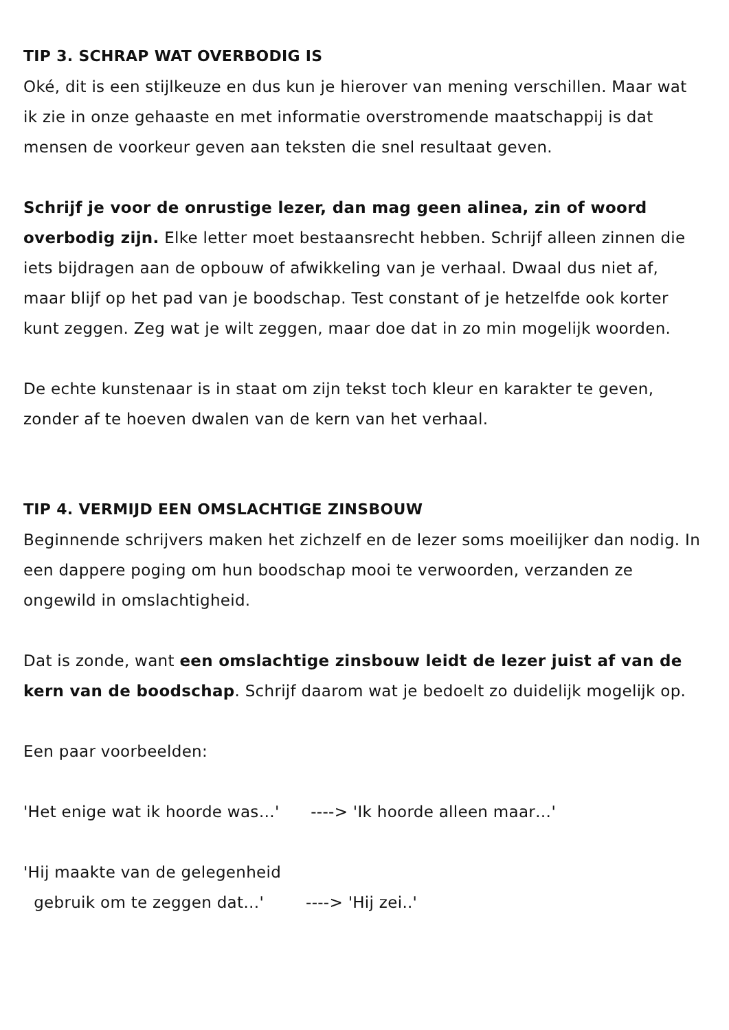TIP 3. SCHRAP WAT OVERBODIG IS
Oké, dit is een stijlkeuze en dus kun je hierover van mening verschillen. Maar wat ik zie in onze gehaaste en met informatie overstromende maatschappij is dat mensen de voorkeur geven aan teksten die snel resultaat geven.
Schrijf je voor de onrustige lezer, dan mag geen alinea, zin of woord overbodig zijn. Elke letter moet bestaansrecht hebben. Schrijf alleen zinnen die iets bijdragen aan de opbouw of afwikkeling van je verhaal. Dwaal dus niet af, maar blijf op het pad van je boodschap. Test constant of je hetzelfde ook korter kunt zeggen. Zeg wat je wilt zeggen, maar doe dat in zo min mogelijk woorden.
De echte kunstenaar is in staat om zijn tekst toch kleur en karakter te geven, zonder af te hoeven dwalen van de kern van het verhaal.
TIP 4. VERMIJD EEN OMSLACHTIGE ZINSBOUW
Beginnende schrijvers maken het zichzelf en de lezer soms moeilijker dan nodig. In een dappere poging om hun boodschap mooi te verwoorden, verzanden ze ongewild in omslachtigheid.
Dat is zonde, want een omslachtige zinsbouw leidt de lezer juist af van de kern van de boodschap. Schrijf daarom wat je bedoelt zo duidelijk mogelijk op.
Een paar voorbeelden:
'Het enige wat ik hoorde was…' ----> 'Ik hoorde alleen maar…'
'Hij maakte van de gelegenheid
gebruik om te zeggen dat…' ----> 'Hij zei..'